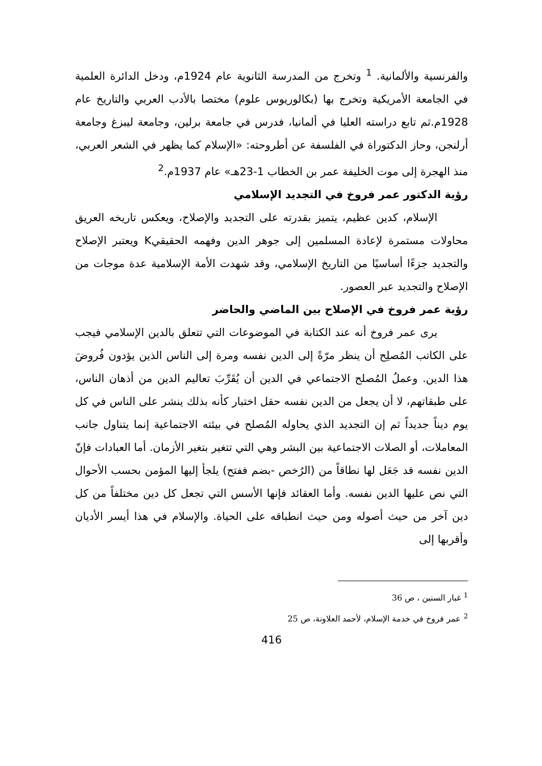والفرنسية والألمانية. <sup>1</sup> وتخرج من المدرسة الثانوية عام 1924م، ودخل الدائرة العلمية في الجامعة الأمريكية وتخرج بها (بكالوريوس علوم) مختصا بالأدب العربي والتاريخ عام 1928م.ثم تابع دراسته العليا في ألمانيا، فدرس في جامعة برلين، وجامعة ليبزغ وجامعة أرلنجن، وحاز الدكتوراة في الفلسفة عن أطروحته: «الإسلام كما يظهر في الشعر العربي، منذ الهجرة إلى موت الخليفة عمر بن الخطاب 1-23هـ» عام 1937م.<sup>2</sup>
رؤية الدكتور عمر فروخ في التجديد الإسلامي
الإسلام، كدين عظيم، يتميز بقدرته على التجديد والإصلاح، ويعكس تاريخه العريق محاولات مستمرة لإعادة المسلمين إلى جوهر الدين وفهمه الحقيقيK ويعتبر الإصلاح والتجديد جزءًا أساسيًا من التاريخ الإسلامي، وقد شهدت الأمة الإسلامية عدة موجات من الإصلاح والتجديد عبر العصور.
رؤية عمر فروخ في الإصلاح بين الماضي والحاضر
يرى عمر فروخ أنه عند الكتابة في الموضوعات التي تتعلق بالدين الإسلامي فيجب على الكاتب المُصلِح أن ينظر مرّةً إلى الدين نفسه ومرة إلى الناس الذين يؤدون فُروضَ هذا الدين. وعملُ المُصلح الاجتماعي في الدين أن يُقَرِّبَ تعاليم الدين من أذهان الناس، على طبقاتهم، لا أن يجعل من الدين نفسه حقل اختبار كأنه بذلك ينشر على الناس في كل يوم ديناً جديداً ثم إن التجديد الذي يحاوله المُصلح في بيئته الاجتماعية إنما يتناول جانب المعاملات، أو الصلات الاجتماعية بين البشر وهي التي تتغير بتغير الأزمان. أما العبادات فإنّ الدين نفسه قد جَعَل لها نطاقاً من (الرُخص -بضم ففتح) يلجأ إليها المؤمن بحسب الأحوال التي نص عليها الدين نفسه. وأما العقائد فإنها الأسس التي تجعل كل دين مختلفاً من كل دين آخر من حيث أصوله ومن حيث انطباقه على الحياة. والإسلام في هذا أيسر الأديان وأقربها إلى
<sup>1</sup> غبار السنين ، ص 36
<sup>2</sup> عمر فروخ في خدمة الإسلام، لأحمد العلاونة، ص 25
416